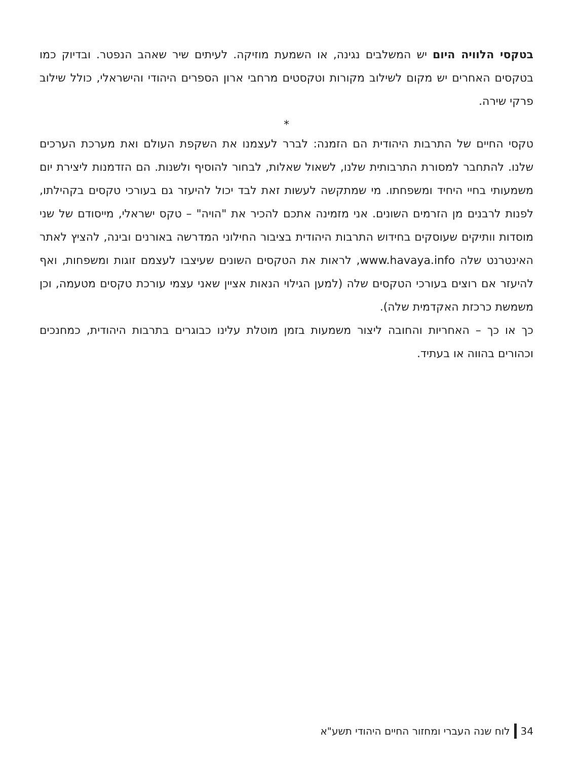בטקסי הלוויה היום יש המשלבים נגינה, או השמעת מוזיקה. לעיתים שיר שאהב הנפטר. ובדיוק כמו בטקסים האחרים יש מקום לשילוב מקורות וטקסטים מרחבי ארון הספרים היהודי והישראלי, כולל שילוב פרקי שירה.
*
טקסי החיים של התרבות היהודית הם הזמנה: לברר לעצמנו את השקפת העולם ואת מערכת הערכים שלנו. להתחבר למסורת התרבותית שלנו, לשאול שאלות, לבחור להוסיף ולשנות. הם הזדמנות ליצירת יום משמעותי בחיי היחיד ומשפחתו. מי שמתקשה לעשות זאת לבד יכול להיעזר גם בעורכי טקסים בקהילתו, לפנות לרבנים מן הזרמים השונים. אני מזמינה אתכם להכיר את "הויה" – טקס ישראלי, מייסודם של שני מוסדות וותיקים שעוסקים בחידוש התרבות היהודית בציבור החילוני המדרשה באורנים ובינה, להציץ לאתר האינטרנט שלה www.havaya.info, לראות את הטקסים השונים שעיצבו לעצמם זוגות ומשפחות, ואף להיעזר אם רוצים בעורכי הטקסים שלה (למען הגילוי הנאות אציין שאני עצמי עורכת טקסים מטעמה, וכן משמשת כרכזת האקדמית שלה).
כך או כך – האחריות והחובה ליצור משמעות בזמן מוטלת עלינו כבוגרים בתרבות היהודית, כמחנכים וכהורים בהווה או בעתיד.
34 לוח שנה העברי ומחזור החיים היהודי תשע"א